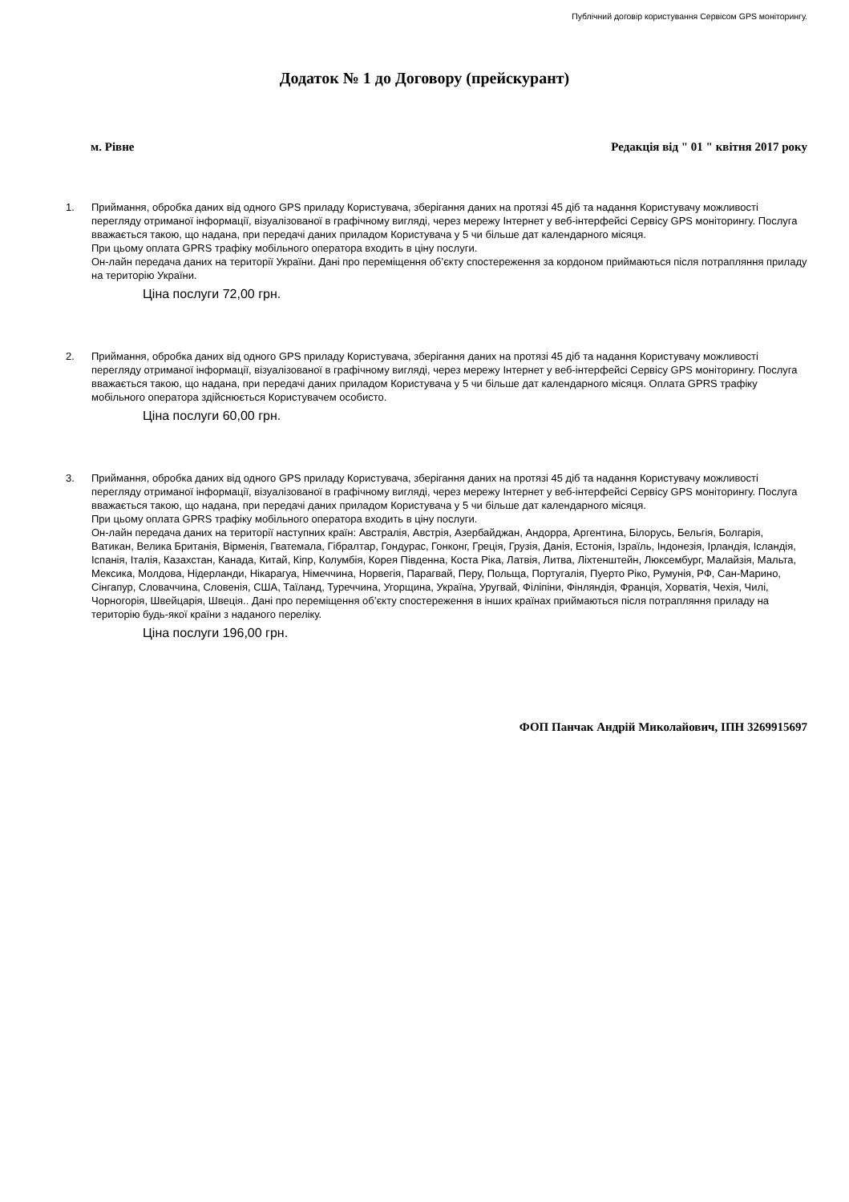Публічний договір користування Сервісом GPS моніторингу.
Додаток № 1 до Договору (прейскурант)
м. Рівне Редакція від " 01 " квітня 2017 року
1. Приймання, обробка даних від одного GPS приладу Користувача, зберігання даних на протязі 45 діб та надання Користувачу можливості перегляду отриманої інформації, візуалізованої в графічному вигляді, через мережу Інтернет у веб-інтерфейсі Сервісу GPS моніторингу. Послуга вважається такою, що надана, при передачі даних приладом Користувача у 5 чи більше дат календарного місяця.
При цьому оплата GPRS трафіку мобільного оператора входить в ціну послуги.
Он-лайн передача даних на території України. Дані про переміщення об’єкту спостереження за кордоном приймаються після потрапляння приладу на територію України.
Ціна послуги 72,00 грн.
2. Приймання, обробка даних від одного GPS приладу Користувача, зберігання даних на протязі 45 діб та надання Користувачу можливості перегляду отриманої інформації, візуалізованої в графічному вигляді, через мережу Інтернет у веб-інтерфейсі Сервісу GPS моніторингу. Послуга вважається такою, що надана, при передачі даних приладом Користувача у 5 чи більше дат календарного місяця. Оплата GPRS трафіку мобільного оператора здійснюється Користувачем особисто.
Ціна послуги 60,00 грн.
3. Приймання, обробка даних від одного GPS приладу Користувача, зберігання даних на протязі 45 діб та надання Користувачу можливості перегляду отриманої інформації, візуалізованої в графічному вигляді, через мережу Інтернет у веб-інтерфейсі Сервісу GPS моніторингу. Послуга вважається такою, що надана, при передачі даних приладом Користувача у 5 чи більше дат календарного місяця.
При цьому оплата GPRS трафіку мобільного оператора входить в ціну послуги.
Он-лайн передача даних на території наступних країн: Австралія, Австрія, Азербайджан, Андорра, Аргентина, Білорусь, Бельгія, Болгарія, Ватикан, Велика Британія, Вірменія, Гватемала, Гібралтар, Гондурас, Гонконг, Греція, Грузія, Данія, Естонія, Ізраїль, Індонезія, Ірландія, Ісландія, Іспанія, Італія, Казахстан, Канада, Китай, Кіпр, Колумбія, Корея Південна, Коста Ріка, Латвія, Литва, Ліхтенштейн, Люксембург, Малайзія, Мальта, Мексика, Молдова, Нідерланди, Нікарагуа, Німеччина, Норвегія, Парагвай, Перу, Польща, Португалія, Пуерто Ріко, Румунія, РФ, Сан-Марино, Сінгапур, Словаччина, Словенія, США, Таїланд, Туреччина, Угорщина, Україна, Уругвай, Філіпіни, Фінляндія, Франція, Хорватія, Чехія, Чилі, Чорногорія, Швейцарія, Швеція.. Дані про переміщення об’єкту спостереження в інших країнах приймаються після потрапляння приладу на територію будь-якої країни з наданого переліку.
Ціна послуги 196,00 грн.
ФОП Панчак Андрій Миколайович, ІПН 3269915697